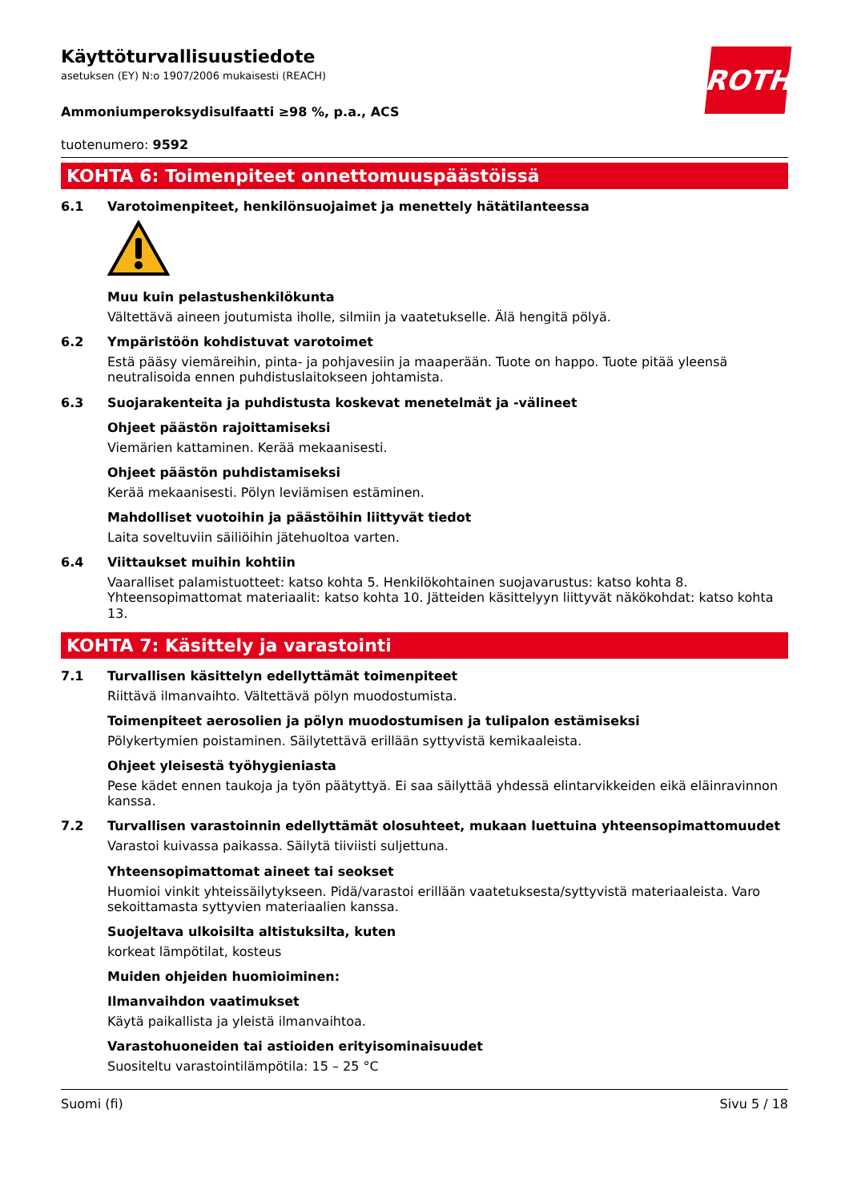ROTH
Käyttöturvallisuustiedote
asetuksen (EY) N:o 1907/2006 mukaisesti (REACH)
Ammoniumperoksydisulfaatti ≥98 %, p.a., ACS
tuotenumero: 9592
KOHTA 6: Toimenpiteet onnettomuuspäästöissä
6.1 Varotoimenpiteet, henkilönsuojaimet ja menettely hätätilanteessa
Muu kuin pelastushenkilökunta
Vältettävä aineen joutumista iholle, silmiin ja vaatetukselle. Älä hengitä pölyä.
6.2 Ympäristöön kohdistuvat varotoimet
Estä pääsy viemäreihin, pinta- ja pohjavesiin ja maaperään. Tuote on happo. Tuote pitää yleensä neutralisoida ennen puhdistuslaitokseen johtamista.
6.3 Suojarakenteita ja puhdistusta koskevat menetelmät ja -välineet
Ohjeet päästön rajoittamiseksi
Viemärien kattaminen. Kerää mekaanisesti.
Ohjeet päästön puhdistamiseksi
Kerää mekaanisesti. Pölyn leviämisen estäminen.
Mahdolliset vuotoihin ja päästöihin liittyvät tiedot
Laita soveltuviin säiliöihin jätehuoltoa varten.
6.4 Viittaukset muihin kohtiin
Vaaralliset palamistuotteet: katso kohta 5. Henkilökohtainen suojavarustus: katso kohta 8. Yhteensopimattomat materiaalit: katso kohta 10. Jätteiden käsittelyyn liittyvät näkökohdat: katso kohta 13.
KOHTA 7: Käsittely ja varastointi
7.1 Turvallisen käsittelyn edellyttämät toimenpiteet
Riittävä ilmanvaihto. Vältettävä pölyn muodostumista.
Toimenpiteet aerosolien ja pölyn muodostumisen ja tulipalon estämiseksi
Pölykertymien poistaminen. Säilytettävä erillään syttyvistä kemikaaleista.
Ohjeet yleisestä työhygieniasta
Pese kädet ennen taukoja ja työn päätyttyä. Ei saa säilyttää yhdessä elintarvikkeiden eikä eläinravinnon kanssa.
7.2 Turvallisen varastoinnin edellyttämät olosuhteet, mukaan luettuina yhteensopimattomuudet
Varastoi kuivassa paikassa. Säilytä tiiviisti suljettuna.
Yhteensopimattomat aineet tai seokset
Huomioi vinkit yhteissäilytykseen. Pidä/varastoi erillään vaatetuksesta/syttyvistä materiaaleista. Varo sekoittamasta syttyvien materiaalien kanssa.
Suojeltava ulkoisilta altistuksilta, kuten
korkeat lämpötilat, kosteus
Muiden ohjeiden huomioiminen:
Ilmanvaihdon vaatimukset
Käytä paikallista ja yleistä ilmanvaihtoa.
Varastohuoneiden tai astioiden erityisominaisuudet
Suositeltu varastointilämpötila: 15 – 25 °C
Suomi (fi) Sivu 5 / 18